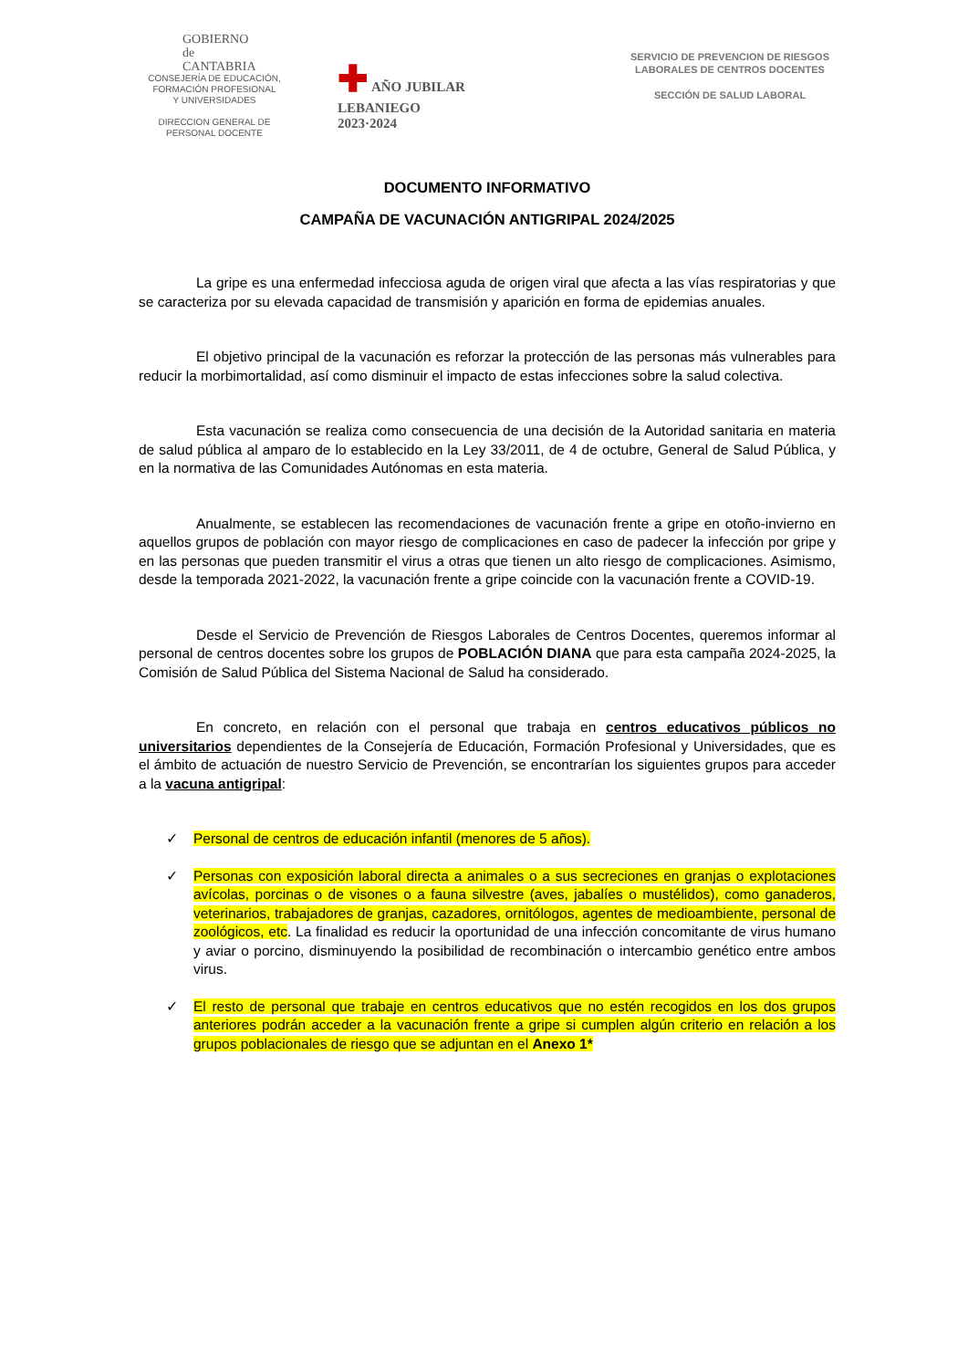GOBIERNO
de
CANTABRIA
CONSEJERÍA DE EDUCACIÓN,
FORMACIÓN PROFESIONAL
Y UNIVERSIDADES
DIRECCION GENERAL DE
PERSONAL DOCENTE
✚ AÑO JUBILAR
LEBANIEGO
2023·2024
SERVICIO DE PREVENCION DE RIESGOS
LABORALES DE CENTROS DOCENTES
SECCIÓN DE SALUD LABORAL
DOCUMENTO INFORMATIVO
CAMPAÑA DE VACUNACIÓN ANTIGRIPAL 2024/2025
La gripe es una enfermedad infecciosa aguda de origen viral que afecta a las vías respiratorias y que se caracteriza por su elevada capacidad de transmisión y aparición en forma de epidemias anuales.
El objetivo principal de la vacunación es reforzar la protección de las personas más vulnerables para reducir la morbimortalidad, así como disminuir el impacto de estas infecciones sobre la salud colectiva.
Esta vacunación se realiza como consecuencia de una decisión de la Autoridad sanitaria en materia de salud pública al amparo de lo establecido en la Ley 33/2011, de 4 de octubre, General de Salud Pública, y en la normativa de las Comunidades Autónomas en esta materia.
Anualmente, se establecen las recomendaciones de vacunación frente a gripe en otoño-invierno en aquellos grupos de población con mayor riesgo de complicaciones en caso de padecer la infección por gripe y en las personas que pueden transmitir el virus a otras que tienen un alto riesgo de complicaciones. Asimismo, desde la temporada 2021-2022, la vacunación frente a gripe coincide con la vacunación frente a COVID-19.
Desde el Servicio de Prevención de Riesgos Laborales de Centros Docentes, queremos informar al personal de centros docentes sobre los grupos de POBLACIÓN DIANA que para esta campaña 2024-2025, la Comisión de Salud Pública del Sistema Nacional de Salud ha considerado.
En concreto, en relación con el personal que trabaja en centros educativos públicos no universitarios dependientes de la Consejería de Educación, Formación Profesional y Universidades, que es el ámbito de actuación de nuestro Servicio de Prevención, se encontrarían los siguientes grupos para acceder a la vacuna antigripal:
✓ Personal de centros de educación infantil (menores de 5 años).
✓ Personas con exposición laboral directa a animales o a sus secreciones en granjas o explotaciones avícolas, porcinas o de visones o a fauna silvestre (aves, jabalíes o mustélidos), como ganaderos, veterinarios, trabajadores de granjas, cazadores, ornitólogos, agentes de medioambiente, personal de zoológicos, etc. La finalidad es reducir la oportunidad de una infección concomitante de virus humano y aviar o porcino, disminuyendo la posibilidad de recombinación o intercambio genético entre ambos virus.
✓ El resto de personal que trabaje en centros educativos que no estén recogidos en los dos grupos anteriores podrán acceder a la vacunación frente a gripe si cumplen algún criterio en relación a los grupos poblacionales de riesgo que se adjuntan en el Anexo 1*